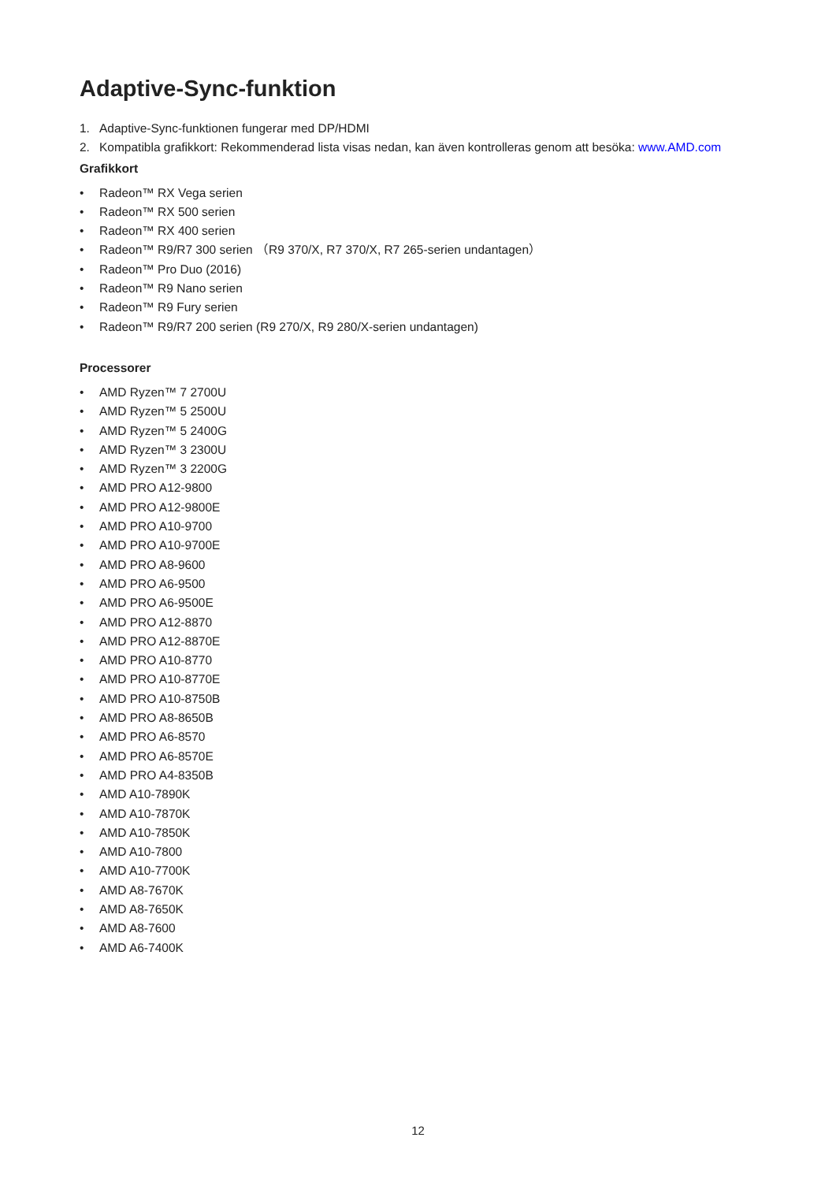Adaptive-Sync-funktion
1. Adaptive-Sync-funktionen fungerar med DP/HDMI
2. Kompatibla grafikkort: Rekommenderad lista visas nedan, kan även kontrolleras genom att besöka: www.AMD.com
Grafikkort
• Radeon™ RX Vega serien
• Radeon™ RX 500 serien
• Radeon™ RX 400 serien
• Radeon™ R9/R7 300 serien （R9 370/X, R7 370/X, R7 265-serien undantagen）
• Radeon™ Pro Duo (2016)
• Radeon™ R9 Nano serien
• Radeon™ R9 Fury serien
• Radeon™ R9/R7 200 serien (R9 270/X, R9 280/X-serien undantagen)
Processorer
• AMD Ryzen™ 7 2700U
• AMD Ryzen™ 5 2500U
• AMD Ryzen™ 5 2400G
• AMD Ryzen™ 3 2300U
• AMD Ryzen™ 3 2200G
• AMD PRO A12-9800
• AMD PRO A12-9800E
• AMD PRO A10-9700
• AMD PRO A10-9700E
• AMD PRO A8-9600
• AMD PRO A6-9500
• AMD PRO A6-9500E
• AMD PRO A12-8870
• AMD PRO A12-8870E
• AMD PRO A10-8770
• AMD PRO A10-8770E
• AMD PRO A10-8750B
• AMD PRO A8-8650B
• AMD PRO A6-8570
• AMD PRO A6-8570E
• AMD PRO A4-8350B
• AMD A10-7890K
• AMD A10-7870K
• AMD A10-7850K
• AMD A10-7800
• AMD A10-7700K
• AMD A8-7670K
• AMD A8-7650K
• AMD A8-7600
• AMD A6-7400K
12